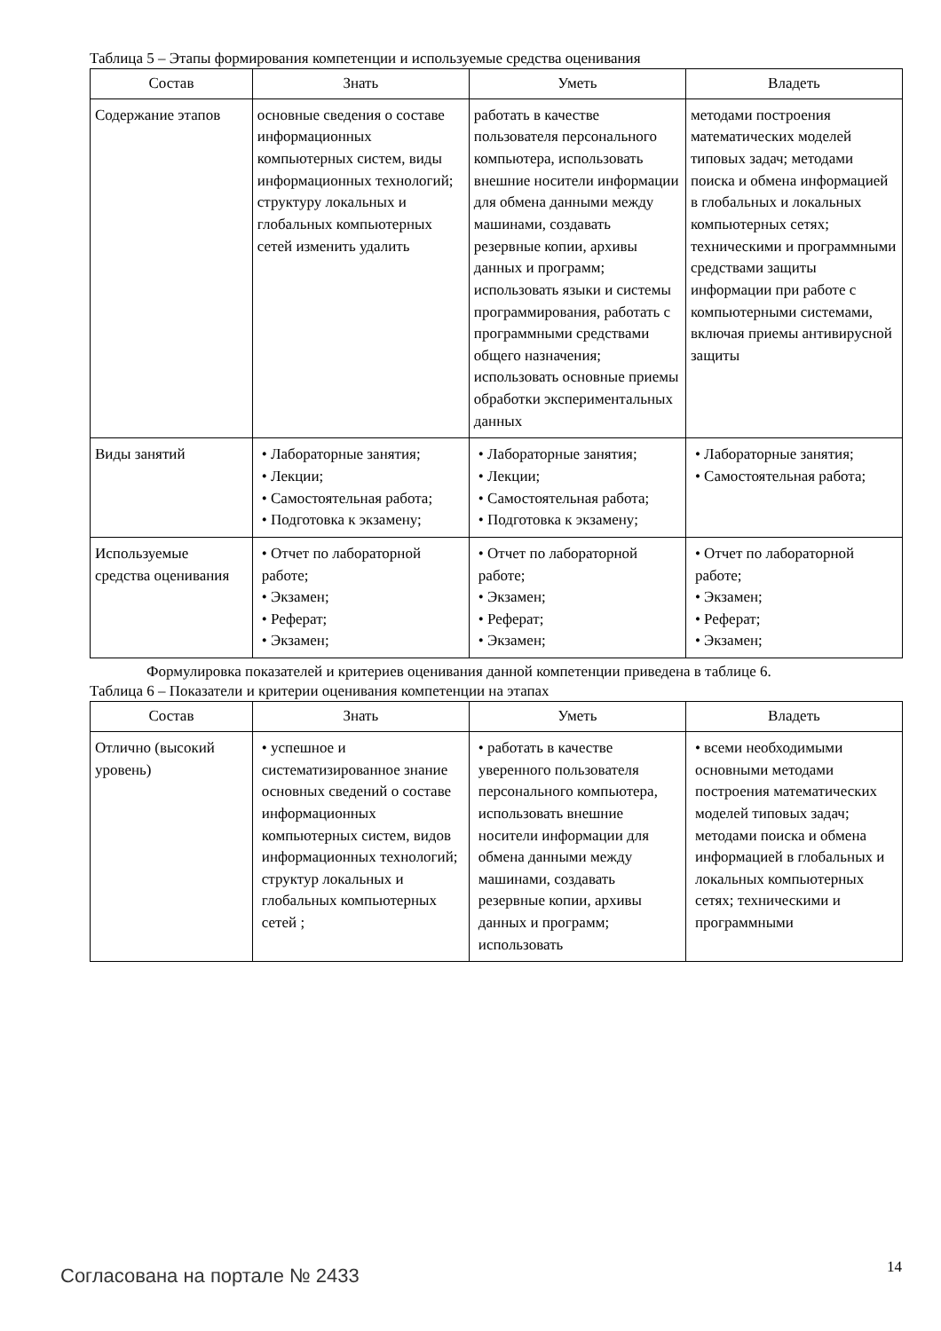Таблица 5 – Этапы формирования компетенции и используемые средства оценивания
| Состав | Знать | Уметь | Владеть |
| --- | --- | --- | --- |
| Содержание этапов | основные сведения о составе информационных компьютерных систем, виды информационных технологий; структуру локальных и глобальных компьютерных сетей изменить удалить | работать в качестве пользователя персонального компьютера, использовать внешние носители информации для обмена данными между машинами, создавать резервные копии, архивы данных и программ; использовать языки и системы программирования, работать с программными средствами общего назначения; использовать основные приемы обработки экспериментальных данных | методами построения математических моделей типовых задач; методами поиска и обмена информацией в глобальных и локальных компьютерных сетях; техническими и программными средствами защиты информации при работе с компьютерными системами, включая приемы антивирусной защиты |
| Виды занятий | • Лабораторные занятия; • Лекции; • Самостоятельная работа; • Подготовка к экзамену; | • Лабораторные занятия; • Лекции; • Самостоятельная работа; • Подготовка к экзамену; | • Лабораторные занятия; • Самостоятельная работа; |
| Используемые средства оценивания | • Отчет по лабораторной работе; • Экзамен; • Реферат; • Экзамен; | • Отчет по лабораторной работе; • Экзамен; • Реферат; • Экзамен; | • Отчет по лабораторной работе; • Экзамен; • Реферат; • Экзамен; |
Формулировка показателей и критериев оценивания данной компетенции приведена в таблице 6.
Таблица 6 – Показатели и критерии оценивания компетенции на этапах
| Состав | Знать | Уметь | Владеть |
| --- | --- | --- | --- |
| Отлично (высокий уровень) | • успешное и систематизированное знание основных сведений о составе информационных компьютерных систем, видов информационных технологий; структур локальных и глобальных компьютерных сетей ; | • работать в качестве уверенного пользователя персонального компьютера, использовать внешние носители информации для обмена данными между машинами, создавать резервные копии, архивы данных и программ; использовать | • всеми необходимыми основными методами построения математических моделей типовых задач; методами поиска и обмена информацией в глобальных и локальных компьютерных сетях; техническими и программными |
Согласована на портале № 2433 14